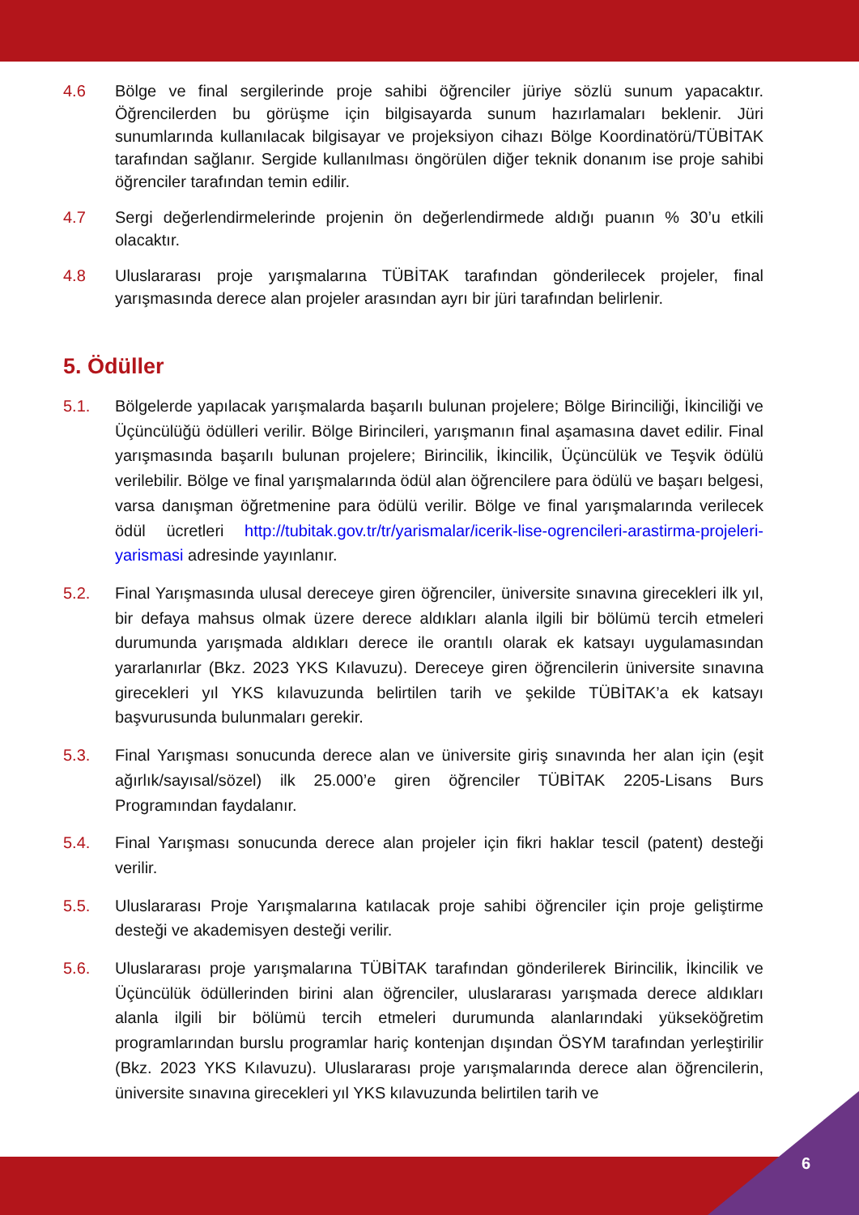4.6 Bölge ve final sergilerinde proje sahibi öğrenciler jüriye sözlü sunum yapacaktır. Öğrencilerden bu görüşme için bilgisayarda sunum hazırlamaları beklenir. Jüri sunumlarında kullanılacak bilgisayar ve projeksiyon cihazı Bölge Koordinatörü/TÜBİTAK tarafından sağlanır. Sergide kullanılması öngörülen diğer teknik donanım ise proje sahibi öğrenciler tarafından temin edilir.
4.7 Sergi değerlendirmelerinde projenin ön değerlendirmede aldığı puanın % 30’u etkili olacaktır.
4.8 Uluslararası proje yarışmalarına TÜBİTAK tarafından gönderilecek projeler, final yarışmasında derece alan projeler arasından ayrı bir jüri tarafından belirlenir.
5. Ödüller
5.1. Bölgelerde yapılacak yarışmalarda başarılı bulunan projelere; Bölge Birinciliği, İkinciliği ve Üçüncülüğü ödülleri verilir. Bölge Birincileri, yarışmanın final aşamasına davet edilir. Final yarışmasında başarılı bulunan projelere; Birincilik, İkincilik, Üçüncülük ve Teşvik ödülü verilebilir. Bölge ve final yarışmalarında ödül alan öğrencilere para ödülü ve başarı belgesi, varsa danışman öğretmenine para ödülü verilir. Bölge ve final yarışmalarında verilecek ödül ücretleri http://tubitak.gov.tr/tr/yarismalar/icerik-lise-ogrencileri-arastirma-projeleri-yarismasi adresinde yayınlanır.
5.2. Final Yarışmasında ulusal dereceye giren öğrenciler, üniversite sınavına girecekleri ilk yıl, bir defaya mahsus olmak üzere derece aldıkları alanla ilgili bir bölümü tercih etmeleri durumunda yarışmada aldıkları derece ile orantılı olarak ek katsayı uygulamasından yararlanırlar (Bkz. 2023 YKS Kılavuzu). Dereceye giren öğrencilerin üniversite sınavına girecekleri yıl YKS kılavuzunda belirtilen tarih ve şekilde TÜBİTAK’a ek katsayı başvurusunda bulunmaları gerekir.
5.3. Final Yarışması sonucunda derece alan ve üniversite giriş sınavında her alan için (eşit ağırlık/sayısal/sözel) ilk 25.000’e giren öğrenciler TÜBİTAK 2205-Lisans Burs Programından faydalanır.
5.4. Final Yarışması sonucunda derece alan projeler için fikri haklar tescil (patent) desteği verilir.
5.5. Uluslararası Proje Yarışmalarına katılacak proje sahibi öğrenciler için proje geliştirme desteği ve akademisyen desteği verilir.
5.6. Uluslararası proje yarışmalarına TÜBİTAK tarafından gönderilerek Birincilik, İkincilik ve Üçüncülük ödüllerinden birini alan öğrenciler, uluslararası yarışmada derece aldıkları alanla ilgili bir bölümü tercih etmeleri durumunda alanlarındaki yükseköğretim programlarından burslu programlar hariç kontenjan dışından ÖSYM tarafından yerleştirilir (Bkz. 2023 YKS Kılavuzu). Uluslararası proje yarışmalarında derece alan öğrencilerin, üniversite sınavına girecekleri yıl YKS kılavuzunda belirtilen tarih ve
6